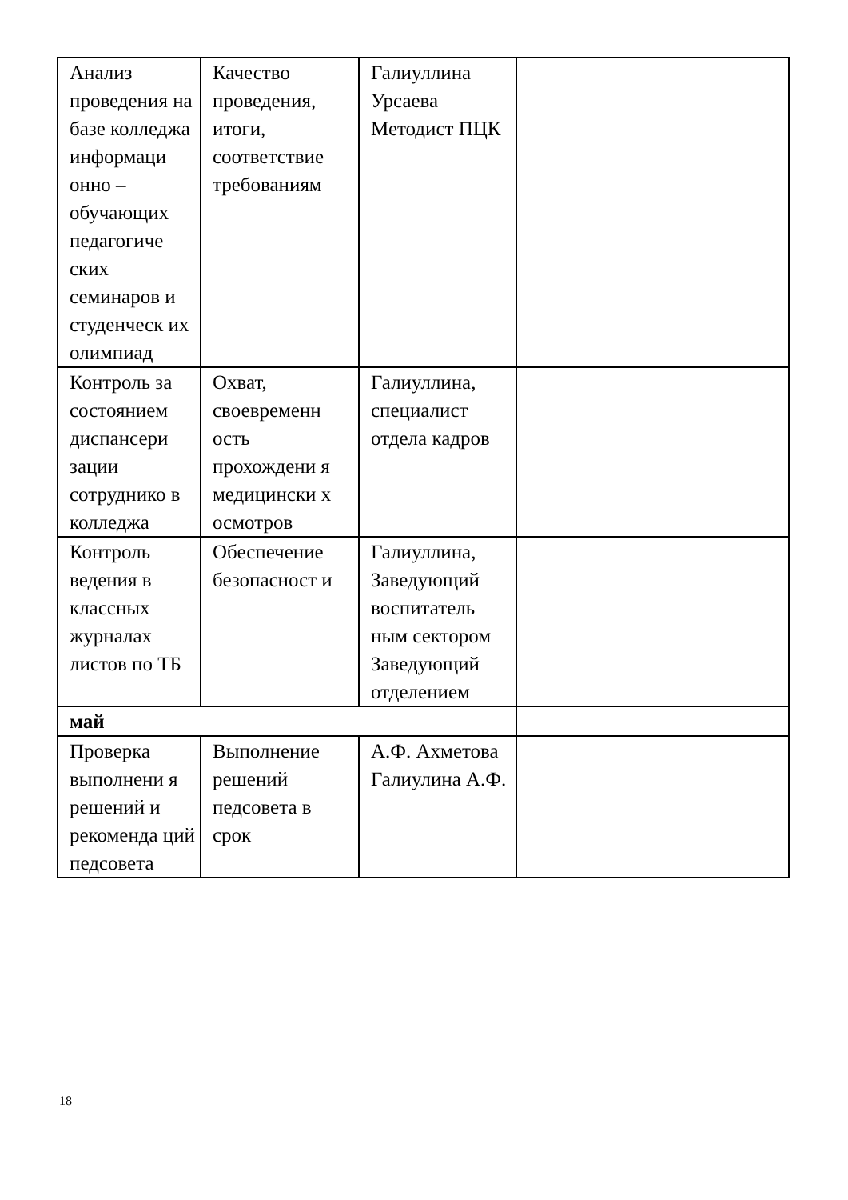| Анализ проведения на базе колледжа информаци онно – обучающих педагогиче ских семинаров и студенческ их олимпиад | Качество проведения, итоги, соответствие требованиям | Галиуллина Урсаева Методист ПЦК | |
| Контроль за состоянием диспансери зации сотруднико в колледжа | Охват, своевременн ость прохождени я медицински х осмотров | Галиуллина, специалист отдела кадров | |
| Контроль ведения в классных журналах листов по ТБ | Обеспечение безопасност и | Галиуллина, Заведующий воспитатель ным сектором Заведующий отделением | |
| май | | | |
| Проверка выполнени я решений и рекоменда ций педсовета | Выполнение решений педсовета в срок | А.Ф. Ахметова Галиулина А.Ф. | |
18